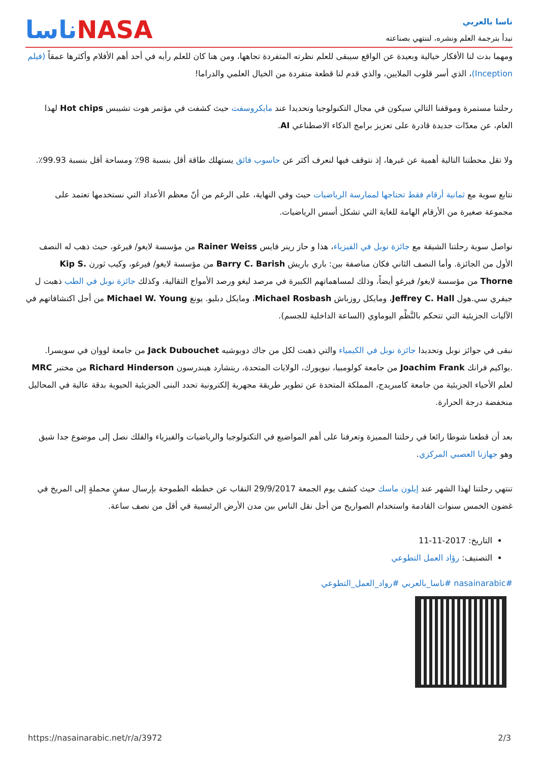ناسا بالعربي
نبدأ بترجمة العلم ونشره، لننتهي بصناعته
ناساNASA
ومهما بدت لنا الأفكار خيالية وبعيدة عن الواقع سيبقى للعلم نظرته المتفردة تجاهها، ومن هنا كان للعلم رأيه في أحد أهم الأفلام وأكثرها عمقاً (فيلم Inception)، الذي أسر قلوب الملايين، والذي قدم لنا قطعة متفردة من الخيال العلمي والدراما!
رحلتنا مستمرة وموقفنا التالي سيكون في مجال التكنولوجيا وتحديدا عند مايكروسفت حيث كشفت في مؤتمر هوت تشيبس Hot chips لهذا العام، عن معدّات جديدة قادرة على تعزيز برامج الذكاء الاصطناعي AI.
ولا تقل محطتنا التالية أهمية عن غيرها، إذ نتوقف فيها لنعرف أكثر عن حاسوب فائق يستهلك طاقة أقل بنسبة 98٪ ومساحة أقل بنسبة 99.93٪.
نتابع سوية مع ثمانية أرقام فقط تحتاجها لممارسة الرياضيات حيث وفي النهاية، على الرغم من أنّ معظم الأعداد التي نستخدمها تعتمد على مجموعة صغيرة من الأرقام الهامة للغاية التي تشكل أسس الرياضيات.
نواصل سوية رحلتنا الشيقة مع جائزة نوبل في الفيزياء، هذا و حاز رينر فايس Rainer Weiss من مؤسسة لايغو/ فيرغو، حيث ذهب له النصف الأول من الجائزة. وأما النصف الثاني فكان مناصفة بين: باري باريش Barry C. Barish من مؤسسة لايغو/ فيرغو، وكيب ثورن Kip S. Thorne من مؤسسة لايغو/ فيرغو أيضاً، وذلك لمساهماتهم الكبيرة في مرصد ليغو ورصد الأمواج الثقالية، وكذلك جائزة نوبل في الطب ذهبت ل جيفري سي.هول Jeffrey C. Hall، ومايكل روزباش Michael Rosbash، ومايكل دبليو. يونغ Michael W. Young من أجل اكتشافاتهم في الآليات الجزيئية التي تتحكم بالنَّظْم اليوماوي (الساعة الداخلية للجسم).
نبقى في جوائز نوبل وتحديدا جائزة نوبل في الكيمياء والتي ذهبت لكل من جاك دوبوشيه Jack Dubouchet من جامعة لووان في سويسرا. .يواكيم فرانك Joachim Frank من جامعة كولومبيا، نيويورك، الولايات المتحدة، ريتشارد هيندرسون Richard Hinderson من مختبر MRC لعلم الأحياء الجزيئية من جامعة كامبريدج، المملكة المتحدة عن تطوير طريقة مجهرية إلكترونية تحدد البنى الجزيئية الحيوية بدقة عالية في المحاليل منخفضة درجة الحرارة.
بعد أن قطعنا شوطا رائعا في رحلتنا المميزة وتعرفنا على أهم المواضيع في التكنولوجيا والرياضيات والفيزياء والفلك نصل إلى موضوع جدا شيق وهو جهازنا العصبي المركزي.
تنتهي رحلتنا لهذا الشهر عند إيلون ماسك حيث كشف يوم الجمعة 29/9/2017 النقاب عن خططه الطموحة بإرسال سفنٍ محملةٍ إلى المريخ في غضون الخمس سنوات القادمة واستخدام الصواريخ من أجل نقل الناس بين مدن الأرض الرئيسية في أقل من نصف ساعة.
التاريخ: 2017-11-11
التصنيف: رؤاد العمل التطوعي
#nasainarabic #ناسا_بالعربي #رواد_العمل_التطوعي
https://nasainarabic.net/r/a/3972 2/3